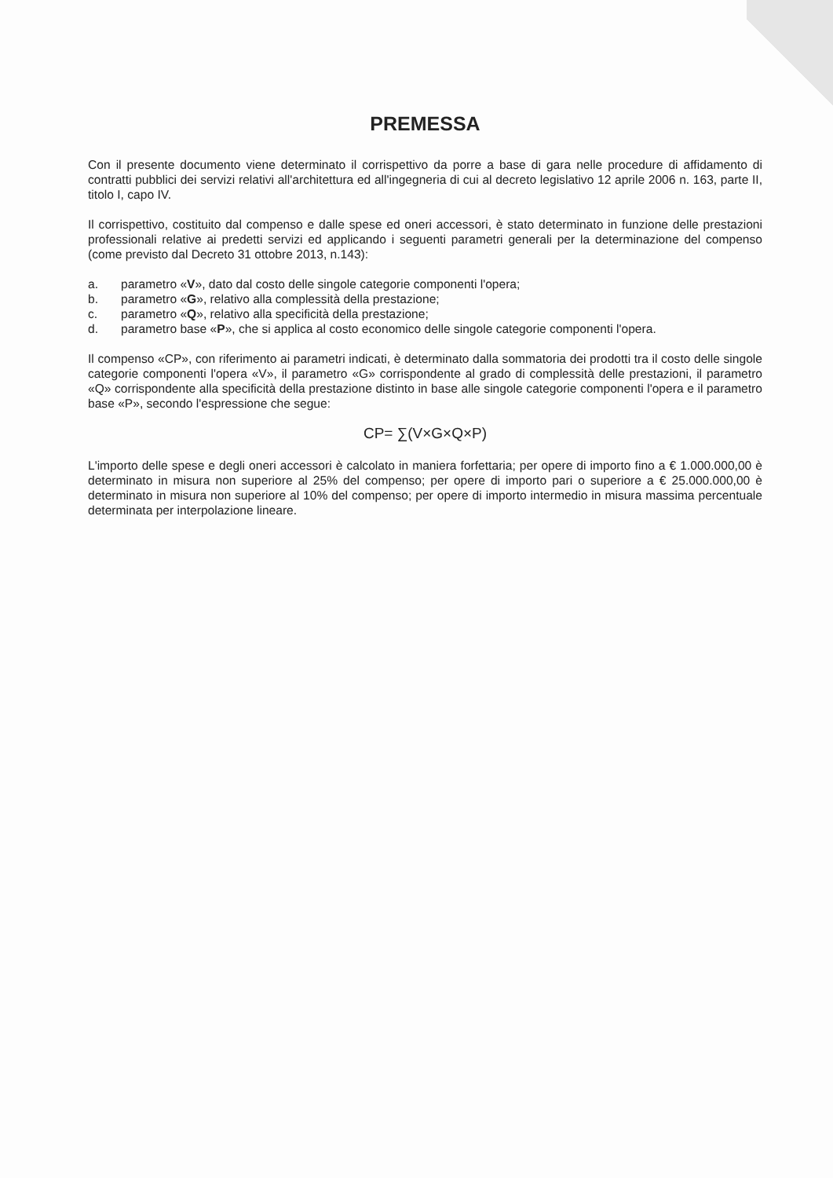PREMESSA
Con il presente documento viene determinato il corrispettivo da porre a base di gara nelle procedure di affidamento di contratti pubblici dei servizi relativi all'architettura ed all'ingegneria di cui al decreto legislativo 12 aprile 2006 n. 163, parte II, titolo I, capo IV.
Il corrispettivo, costituito dal compenso e dalle spese ed oneri accessori, è stato determinato in funzione delle prestazioni professionali relative ai predetti servizi ed applicando i seguenti parametri generali per la determinazione del compenso (come previsto dal Decreto 31 ottobre 2013, n.143):
a. parametro «V», dato dal costo delle singole categorie componenti l'opera;
b. parametro «G», relativo alla complessità della prestazione;
c. parametro «Q», relativo alla specificità della prestazione;
d. parametro base «P», che si applica al costo economico delle singole categorie componenti l'opera.
Il compenso «CP», con riferimento ai parametri indicati, è determinato dalla sommatoria dei prodotti tra il costo delle singole categorie componenti l'opera «V», il parametro «G» corrispondente al grado di complessità delle prestazioni, il parametro «Q» corrispondente alla specificità della prestazione distinto in base alle singole categorie componenti l'opera e il parametro base «P», secondo l'espressione che segue:
CP= ∑(V×G×Q×P)
L'importo delle spese e degli oneri accessori è calcolato in maniera forfettaria; per opere di importo fino a € 1.000.000,00 è determinato in misura non superiore al 25% del compenso; per opere di importo pari o superiore a € 25.000.000,00 è determinato in misura non superiore al 10% del compenso; per opere di importo intermedio in misura massima percentuale determinata per interpolazione lineare.